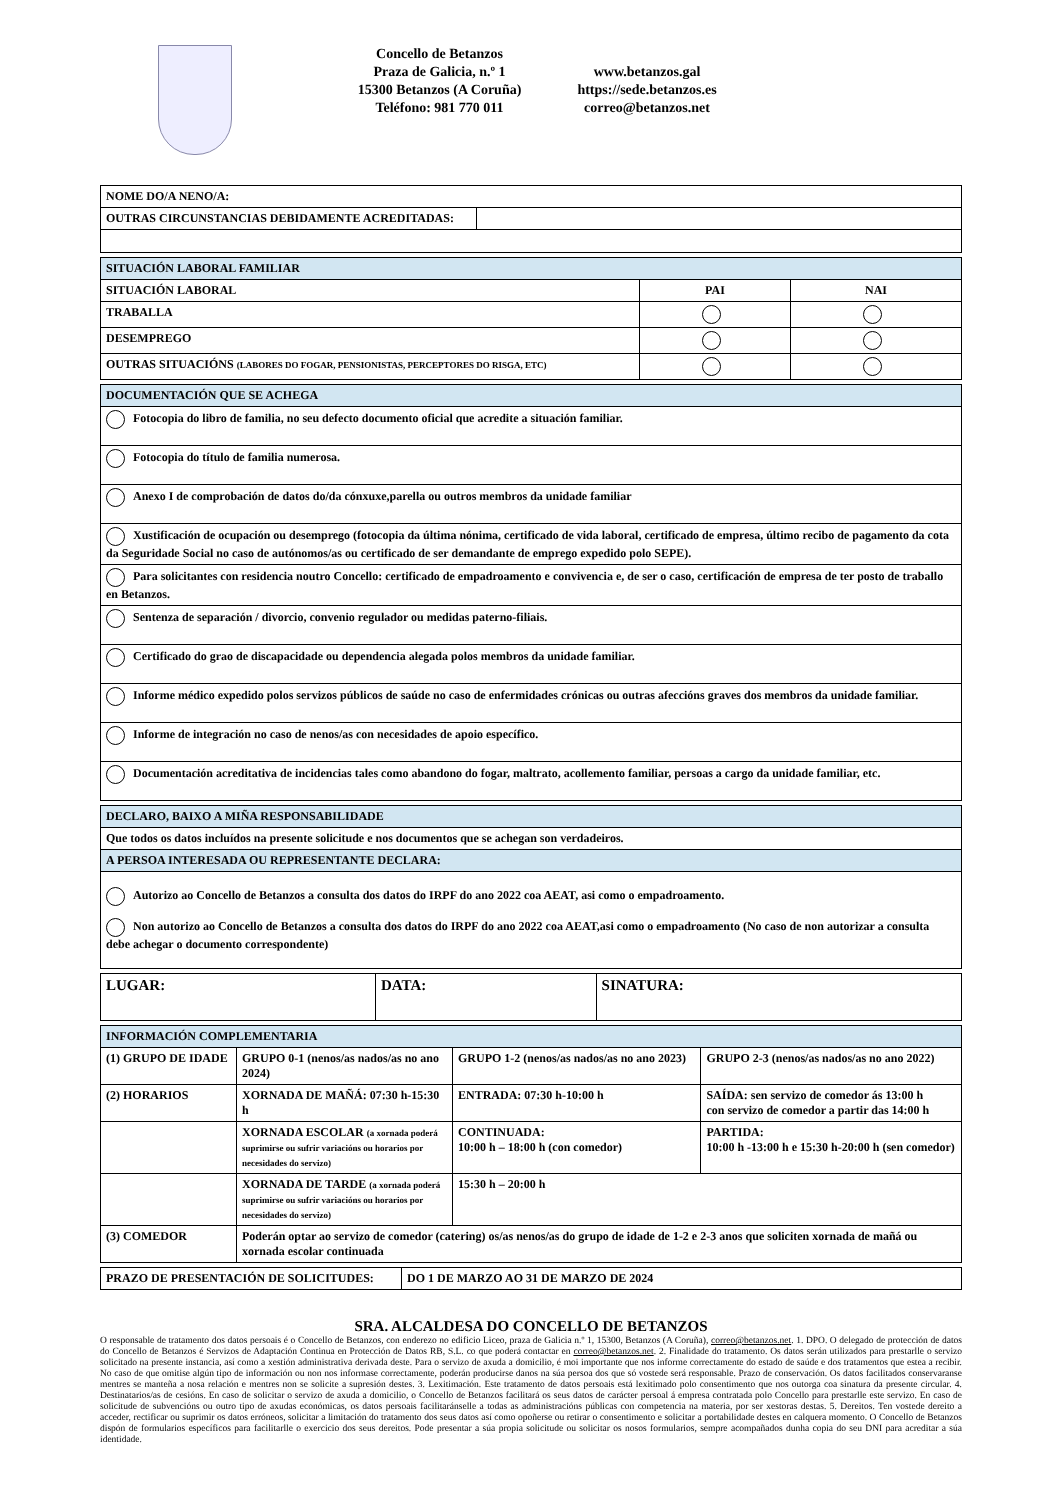Concello de Betanzos
Praza de Galicia, n.º 1
15300 Betanzos (A Coruña)
Teléfono: 981 770 011
www.betanzos.gal
https://sede.betanzos.es
correo@betanzos.net
| NOME DO/A NENO/A: | |
| OUTRAS CIRCUNSTANCIAS DEBIDAMENTE ACREDITADAS: | |
| SITUACIÓN LABORAL FAMILIAR | | |
| --- | --- | --- |
| SITUACIÓN LABORAL | PAI | NAI |
| TRABALLA | | |
| DESEMPREGO | | |
| OUTRAS SITUACIÓNS (LABORES DO FOGAR, PENSIONISTAS, PERCEPTORES DO RISGA, ETC) | | |
| DOCUMENTACIÓN QUE SE ACHEGA |
| --- |
| Fotocopia do libro de familia, no seu defecto documento oficial que acredite a situación familiar. |
| Fotocopia do título de familia numerosa. |
| Anexo I de comprobación de datos do/da cónxuxe,parella ou outros membros da unidade familiar |
| Xustificación de ocupación ou desemprego (fotocopia da última nónima, certificado de vida laboral, certificado de empresa, último recibo de pagamento da cota da Seguridade Social no caso de autónomos/as ou certificado de ser demandante de emprego expedido polo SEPE). |
| Para solicitantes con residencia noutro Concello: certificado de empadroamento e convivencia e, de ser o caso, certificación de empresa de ter posto de traballo en Betanzos. |
| Sentenza de separación / divorcio, convenio regulador ou medidas paterno-filiais. |
| Certificado do grao de discapacidade ou dependencia alegada polos membros da unidade familiar. |
| Informe médico expedido polos servizos públicos de saúde no caso de enfermidades crónicas ou outras afeccións graves dos membros da unidade familiar. |
| Informe de integración no caso de nenos/as con necesidades de apoio específico. |
| Documentación acreditativa de incidencias tales como abandono do fogar, maltrato, acollemento familiar, persoas a cargo da unidade familiar, etc. |
| DECLARO, BAIXO A MIÑA RESPONSABILIDADE |
| --- |
| Que todos os datos incluídos na presente solicitude e nos documentos que se achegan son verdadeiros. |
| A PERSOA INTERESADA OU REPRESENTANTE DECLARA: |
| Autorizo ao Concello de Betanzos a consulta dos datos do IRPF do ano 2022 coa AEAT, asi como o empadroamento. Non autorizo ao Concello de Betanzos a consulta dos datos do IRPF do ano 2022 coa AEAT,asi como o empadroamento (No caso de non autorizar a consulta debe achegar o documento correspondente) |
| LUGAR: | DATA: | SINATURA: |
| INFORMACIÓN COMPLEMENTARIA | | | |
| --- | --- | --- | --- |
| (1) GRUPO DE IDADE | GRUPO 0-1 (nenos/as nados/as no ano 2024) | GRUPO 1-2 (nenos/as nados/as no ano 2023) | GRUPO 2-3 (nenos/as nados/as no ano 2022) |
| (2) HORARIOS | XORNADA DE MAÑÁ: 07:30 h-15:30 h | ENTRADA: 07:30 h-10:00 h | SAÍDA: sen servizo de comedor ás 13:00 h con servizo de comedor a partir das 14:00 h |
| | XORNADA ESCOLAR (a xornada poderá suprimirse ou sufrir variacións ou horarios por necesidades do servizo) | CONTINUADA: 10:00 h – 18:00 h (con comedor) | PARTIDA: 10:00 h -13:00 h e 15:30 h-20:00 h (sen comedor) |
| | XORNADA DE TARDE (a xornada poderá suprimirse ou sufrir variacións ou horarios por necesidades do servizo) | 15:30 h – 20:00 h | |
| (3) COMEDOR | Poderán optar ao servizo de comedor (catering) os/as nenos/as do grupo de idade de 1-2 e 2-3 anos que soliciten xornada de mañá ou xornada escolar continuada | | |
| PRAZO DE PRESENTACIÓN DE SOLICITUDES: | DO 1 DE MARZO AO 31 DE MARZO DE 2024 |
SRA. ALCALDESA DO CONCELLO DE BETANZOS
O responsable de tratamento dos datos persoais é o Concello de Betanzos, con enderezo no edificio Liceo, praza de Galicia n.º 1, 15300, Betanzos (A Coruña), correo@betanzos.net. 1. DPO. O delegado de protección de datos do Concello de Betanzos é Servizos de Adaptación Continua en Protección de Datos RB, S.L. co que poderá contactar en correo@betanzos.net. 2. Finalidade do tratamento. Os datos serán utilizados para prestarlle o servizo solicitado na presente instancia, así como a xestión administrativa derivada deste. Para o servizo de axuda a domicilio, é moi importante que nos informe correctamente do estado de saúde e dos tratamentos que estea a recibir. No caso de que omitise algún tipo de información ou non nos informase correctamente, poderán producirse danos na súa persoa dos que só vostede será responsable. Prazo de conservación. Os datos facilitados conservaranse mentres se manteña a nosa relación e mentres non se solicite a supresión destes. 3. Lexitimación. Este tratamento de datos persoais está lexitimado polo consentimento que nos outorga coa sinatura da presente circular. 4. Destinatarios/as de cesións. En caso de solicitar o servizo de axuda a domicilio, o Concello de Betanzos facilitará os seus datos de carácter persoal á empresa contratada polo Concello para prestarlle este servizo. En caso de solicitude de subvencións ou outro tipo de axudas económicas, os datos persoais facilitaránselle a todas as administracións públicas con competencia na materia, por ser xestoras destas. 5. Dereitos. Ten vostede dereito a acceder, rectificar ou suprimir os datos erróneos, solicitar a limitación do tratamento dos seus datos así como opoñerse ou retirar o consentimento e solicitar a portabilidade destes en calquera momento. O Concello de Betanzos dispón de formularios específicos para facilitarlle o exercicio dos seus dereitos. Pode presentar a súa propia solicitude ou solicitar os nosos formularios, sempre acompañados dunha copia do seu DNI para acreditar a súa identidade.